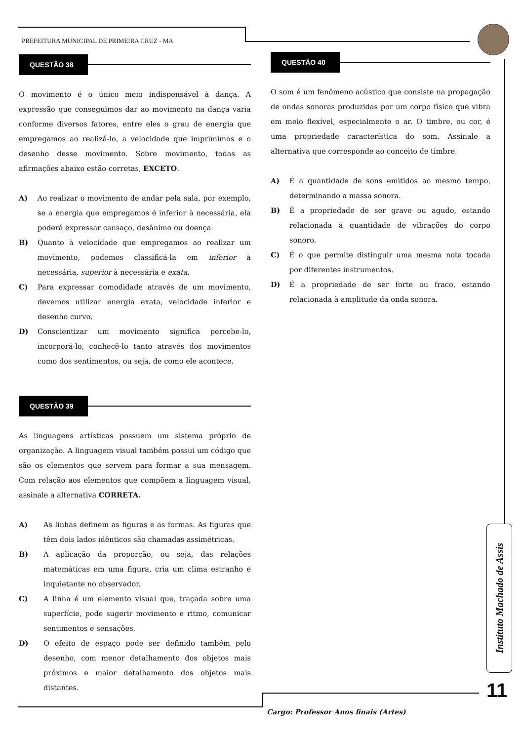PREFEITURA MUNICIPAL DE PRIMEIRA CRUZ - MA
QUESTÃO 38
O movimento é o único meio indispensável à dança. A expressão que conseguimos dar ao movimento na dança varia conforme diversos fatores, entre eles o grau de energia que empregamos ao realizá-lo, a velocidade que imprimimos e o desenho desse movimento. Sobre movimento, todas as afirmações abaixo estão corretas, EXCETO.
A) Ao realizar o movimento de andar pela sala, por exemplo, se a energia que empregamos é inferior à necessária, ela poderá expressar cansaço, desânimo ou doença.
B) Quanto à velocidade que empregamos ao realizar um movimento, podemos classificá-la em inferior à necessária, superior à necessária e exata.
C) Para expressar comodidade através de um movimento, devemos utilizar energia exata, velocidade inferior e desenho curvo.
D) Conscientizar um movimento significa percebe-lo, incorporá-lo, conhecê-lo tanto através dos movimentos como dos sentimentos, ou seja, de como ele acontece.
QUESTÃO 39
As linguagens artísticas possuem um sistema próprio de organização. A linguagem visual também possui um código que são os elementos que servem para formar a sua mensagem. Com relação aos elementos que compõem a linguagem visual, assinale a alternativa CORRETA.
A) As linhas definem as figuras e as formas. As figuras que têm dois lados idênticos são chamadas assimétricas.
B) A aplicação da proporção, ou seja, das relações matemáticas em uma figura, cria um clima estranho e inquietante no observador.
C) A linha é um elemento visual que, traçada sobre uma superfície, pode sugerir movimento e ritmo, comunicar sentimentos e sensações.
D) O efeito de espaço pode ser definido também pelo desenho, com menor detalhamento dos objetos mais próximos e maior detalhamento dos objetos mais distantes.
QUESTÃO 40
O som é um fenômeno acústico que consiste na propagação de ondas sonoras produzidas por um corpo físico que vibra em meio flexível, especialmente o ar. O timbre, ou cor, é uma propriedade característica do som. Assinale a alternativa que corresponde ao conceito de timbre.
A) É a quantidade de sons emitidos ao mesmo tempo, determinando a massa sonora.
B) É a propriedade de ser grave ou agudo, estando relacionada à quantidade de vibrações do corpo sonoro.
C) É o que permite distinguir uma mesma nota tocada por diferentes instrumentos.
D) É a propriedade de ser forte ou fraco, estando relacionada à amplitude da onda sonora.
Instituto Machado de Assis
11
Cargo: Professor Anos finais (Artes)